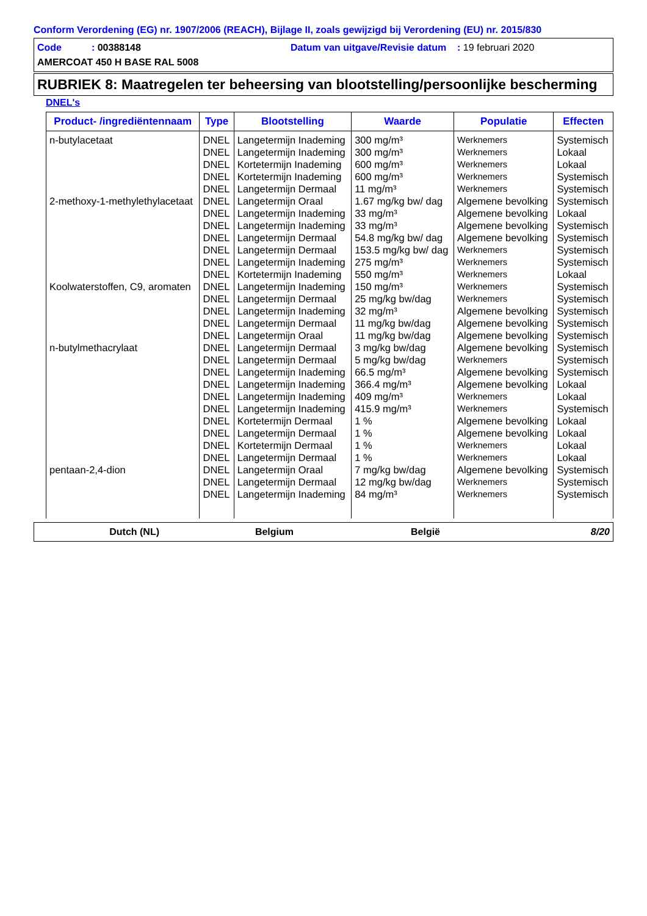Conform Verordening (EG) nr. 1907/2006 (REACH), Bijlage II, zoals gewijzigd bij Verordening (EU) nr. 2015/830
Code : 00388148 Datum van uitgave/Revisie datum : 19 februari 2020
AMERCOAT 450 H BASE RAL 5008
RUBRIEK 8: Maatregelen ter beheersing van blootstelling/persoonlijke bescherming
DNEL's
| Product- /ingrediëntennaam | Type | Blootstelling | Waarde | Populatie | Effecten |
| --- | --- | --- | --- | --- | --- |
| n-butylacetaat | DNEL | Langetermijn Inademing | 300 mg/m³ | Werknemers | Systemisch |
| | DNEL | Langetermijn Inademing | 300 mg/m³ | Werknemers | Lokaal |
| | DNEL | Kortetermijn Inademing | 600 mg/m³ | Werknemers | Lokaal |
| | DNEL | Kortetermijn Inademing | 600 mg/m³ | Werknemers | Systemisch |
| | DNEL | Langetermijn Dermaal | 11 mg/m³ | Werknemers | Systemisch |
| 2-methoxy-1-methylethylacetaat | DNEL | Langetermijn Oraal | 1.67 mg/kg bw/ dag | Algemene bevolking | Systemisch |
| | DNEL | Langetermijn Inademing | 33 mg/m³ | Algemene bevolking | Lokaal |
| | DNEL | Langetermijn Inademing | 33 mg/m³ | Algemene bevolking | Systemisch |
| | DNEL | Langetermijn Dermaal | 54.8 mg/kg bw/ dag | Algemene bevolking | Systemisch |
| | DNEL | Langetermijn Dermaal | 153.5 mg/kg bw/ dag | Werknemers | Systemisch |
| | DNEL | Langetermijn Inademing | 275 mg/m³ | Werknemers | Systemisch |
| | DNEL | Kortetermijn Inademing | 550 mg/m³ | Werknemers | Lokaal |
| Koolwaterstoffen, C9, aromaten | DNEL | Langetermijn Inademing | 150 mg/m³ | Werknemers | Systemisch |
| | DNEL | Langetermijn Dermaal | 25 mg/kg bw/dag | Werknemers | Systemisch |
| | DNEL | Langetermijn Inademing | 32 mg/m³ | Algemene bevolking | Systemisch |
| | DNEL | Langetermijn Dermaal | 11 mg/kg bw/dag | Algemene bevolking | Systemisch |
| | DNEL | Langetermijn Oraal | 11 mg/kg bw/dag | Algemene bevolking | Systemisch |
| n-butylmethacrylaat | DNEL | Langetermijn Dermaal | 3 mg/kg bw/dag | Algemene bevolking | Systemisch |
| | DNEL | Langetermijn Dermaal | 5 mg/kg bw/dag | Werknemers | Systemisch |
| | DNEL | Langetermijn Inademing | 66.5 mg/m³ | Algemene bevolking | Systemisch |
| | DNEL | Langetermijn Inademing | 366.4 mg/m³ | Algemene bevolking | Lokaal |
| | DNEL | Langetermijn Inademing | 409 mg/m³ | Werknemers | Lokaal |
| | DNEL | Langetermijn Inademing | 415.9 mg/m³ | Werknemers | Systemisch |
| | DNEL | Kortetermijn Dermaal | 1 % | Algemene bevolking | Lokaal |
| | DNEL | Langetermijn Dermaal | 1 % | Algemene bevolking | Lokaal |
| | DNEL | Kortetermijn Dermaal | 1 % | Werknemers | Lokaal |
| | DNEL | Langetermijn Dermaal | 1 % | Werknemers | Lokaal |
| pentaan-2,4-dion | DNEL | Langetermijn Oraal | 7 mg/kg bw/dag | Algemene bevolking | Systemisch |
| | DNEL | Langetermijn Dermaal | 12 mg/kg bw/dag | Werknemers | Systemisch |
| | DNEL | Langetermijn Inademing | 84 mg/m³ | Werknemers | Systemisch |
Dutch (NL) Belgium België 8/20